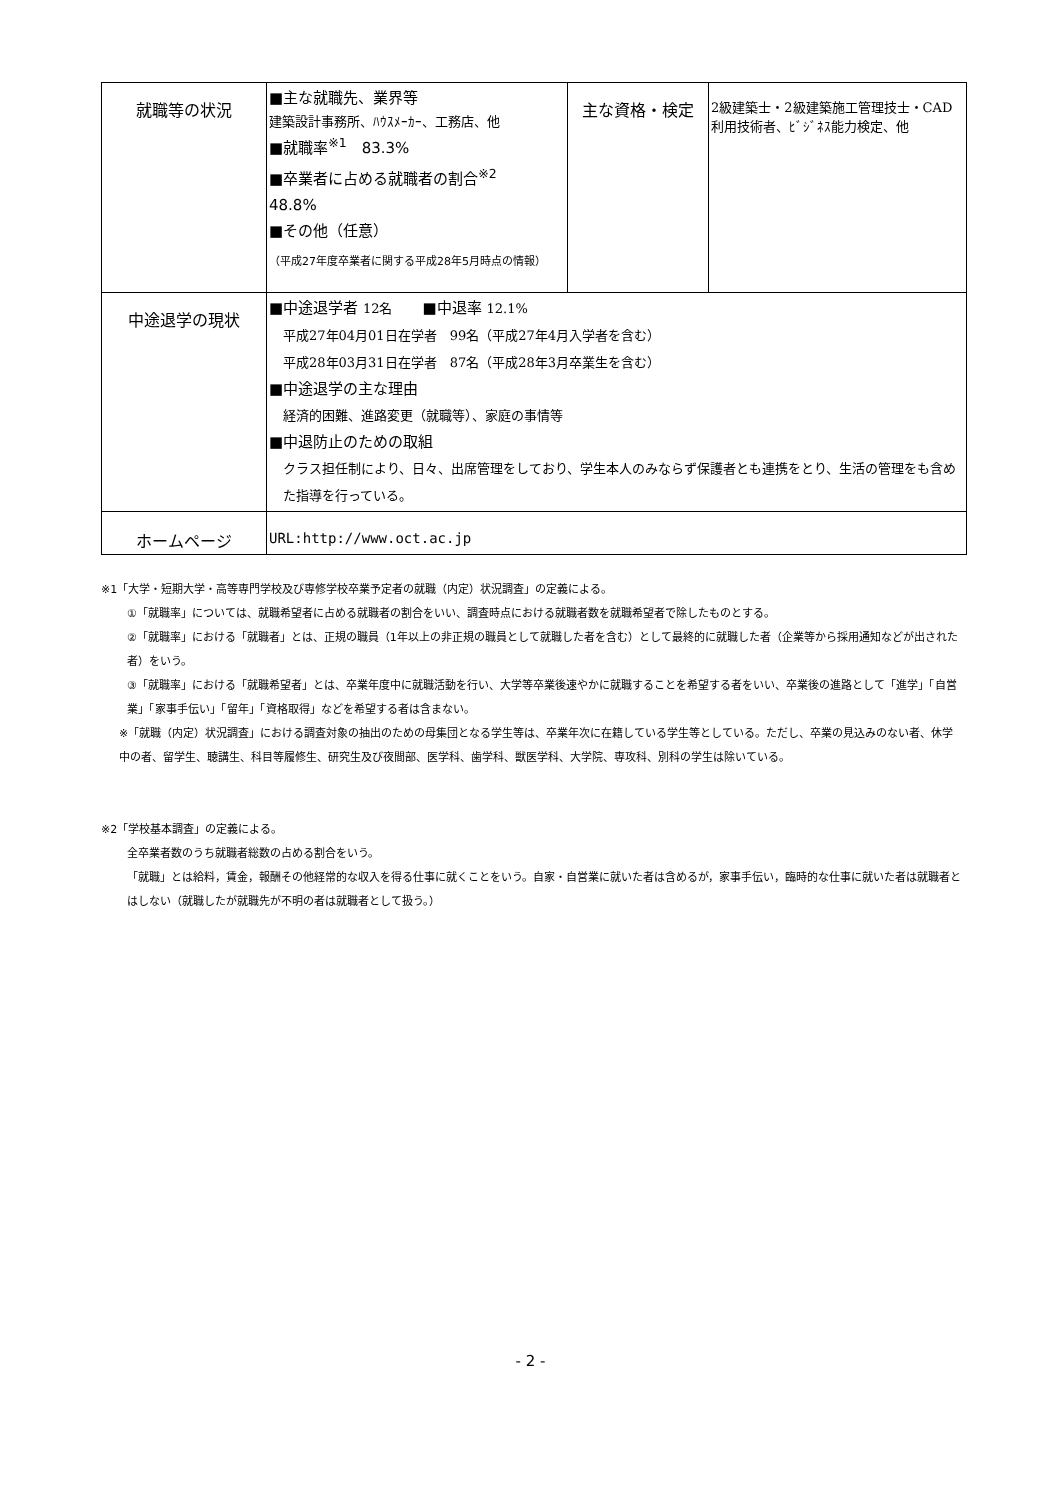| 就職等の状況 | ■主な就職先、業界等 建築設計事務所、ﾊｳｽﾒｰｶｰ、工務店、他 ■就職率<sup>※1</sup> 83.3% ■卒業者に占める就職者の割合<sup>※2</sup> 48.8% ■その他（任意） （平成27年度卒業者に関する平成28年5月時点の情報） | 主な資格・検定 | 2級建築士・2級建築施工管理技士・CAD利用技術者、ﾋﾞｼﾞﾈｽ能力検定、他 |
| 中途退学の現状 | ■中途退学者 12名 ■中退率 12.1% 平成27年04月01日在学者 99名（平成27年4月入学者を含む） 平成28年03月31日在学者 87名（平成28年3月卒業生を含む） ■中途退学の主な理由 経済的困難、進路変更（就職等）、家庭の事情等 ■中退防止のための取組 クラス担任制により、日々、出席管理をしており、学生本人のみならず保護者とも連携をとり、生活の管理をも含めた指導を行っている。 | | |
| ホームページ | URL:http://www.oct.ac.jp | | |
※1「大学・短期大学・高等専門学校及び専修学校卒業予定者の就職（内定）状況調査」の定義による。
①「就職率」については、就職希望者に占める就職者の割合をいい、調査時点における就職者数を就職希望者で除したものとする。
②「就職率」における「就職者」とは、正規の職員（1年以上の非正規の職員として就職した者を含む）として最終的に就職した者（企業等から採用通知などが出された者）をいう。
③「就職率」における「就職希望者」とは、卒業年度中に就職活動を行い、大学等卒業後速やかに就職することを希望する者をいい、卒業後の進路として「進学」「自営業」「家事手伝い」「留年」「資格取得」などを希望する者は含まない。
※「就職（内定）状況調査」における調査対象の抽出のための母集団となる学生等は、卒業年次に在籍している学生等としている。ただし、卒業の見込みのない者、休学中の者、留学生、聴講生、科目等履修生、研究生及び夜間部、医学科、歯学科、獣医学科、大学院、専攻科、別科の学生は除いている。
※2「学校基本調査」の定義による。
全卒業者数のうち就職者総数の占める割合をいう。
「就職」とは給料，賃金，報酬その他経常的な収入を得る仕事に就くことをいう。自家・自営業に就いた者は含めるが，家事手伝い，臨時的な仕事に就いた者は就職者とはしない（就職したが就職先が不明の者は就職者として扱う。）
- 2 -